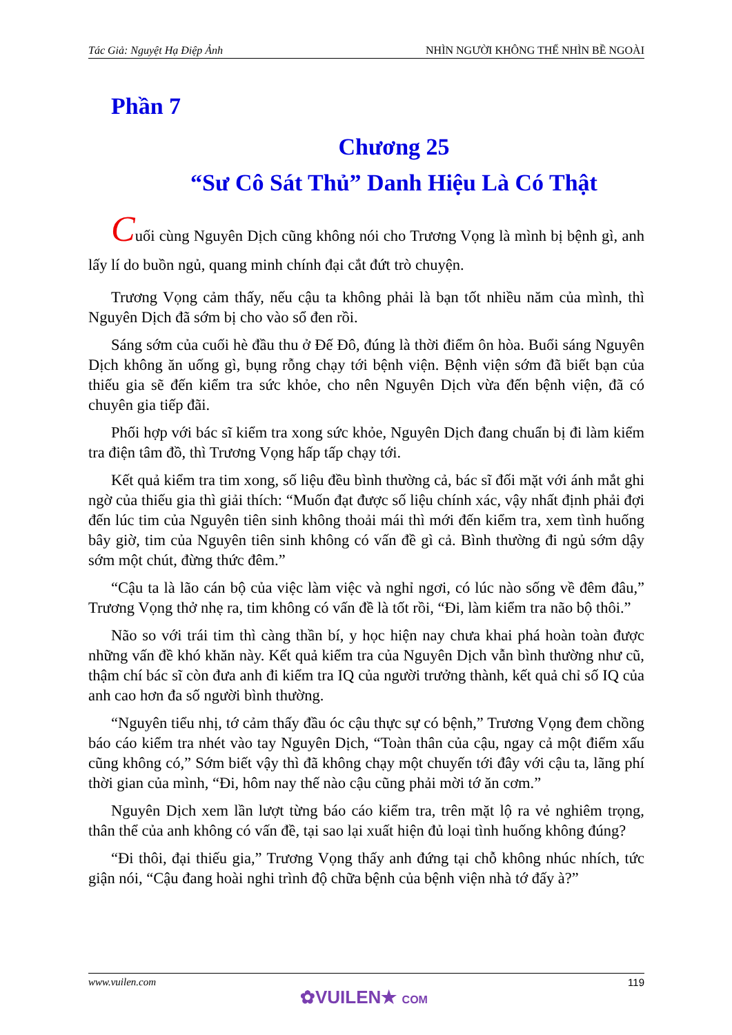Tác Giả: Nguyệt Hạ Điệp Ảnh NHÌN NGƯỜI KHÔNG THỂ NHÌN BỀ NGOÀI
Phần 7
Chương 25
“Sư Cô Sát Thủ” Danh Hiệu Là Có Thật
Cuối cùng Nguyên Dịch cũng không nói cho Trương Vọng là mình bị bệnh gì, anh lấy lí do buồn ngủ, quang minh chính đại cắt đứt trò chuyện.
Trương Vọng cảm thấy, nếu cậu ta không phải là bạn tốt nhiều năm của mình, thì Nguyên Dịch đã sớm bị cho vào sổ đen rồi.
Sáng sớm của cuối hè đầu thu ở Đế Đô, đúng là thời điểm ôn hòa. Buổi sáng Nguyên Dịch không ăn uống gì, bụng rỗng chạy tới bệnh viện. Bệnh viện sớm đã biết bạn của thiếu gia sẽ đến kiểm tra sức khỏe, cho nên Nguyên Dịch vừa đến bệnh viện, đã có chuyên gia tiếp đãi.
Phối hợp với bác sĩ kiểm tra xong sức khỏe, Nguyên Dịch đang chuẩn bị đi làm kiểm tra điện tâm đồ, thì Trương Vọng hấp tấp chạy tới.
Kết quả kiểm tra tim xong, số liệu đều bình thường cả, bác sĩ đối mặt với ánh mắt ghi ngờ của thiếu gia thì giải thích: “Muốn đạt được số liệu chính xác, vậy nhất định phải đợi đến lúc tim của Nguyên tiên sinh không thoải mái thì mới đến kiểm tra, xem tình huống bây giờ, tim của Nguyên tiên sinh không có vấn đề gì cả. Bình thường đi ngủ sớm dậy sớm một chút, đừng thức đêm.”
“Cậu ta là lão cán bộ của việc làm việc và nghỉ ngơi, có lúc nào sống về đêm đâu,” Trương Vọng thở nhẹ ra, tim không có vấn đề là tốt rồi, “Đi, làm kiểm tra não bộ thôi.”
Não so với trái tim thì càng thần bí, y học hiện nay chưa khai phá hoàn toàn được những vấn đề khó khăn này. Kết quả kiểm tra của Nguyên Dịch vẫn bình thường như cũ, thậm chí bác sĩ còn đưa anh đi kiểm tra IQ của người trưởng thành, kết quả chỉ số IQ của anh cao hơn đa số người bình thường.
“Nguyên tiểu nhị, tớ cảm thấy đầu óc cậu thực sự có bệnh,” Trương Vọng đem chồng báo cáo kiểm tra nhét vào tay Nguyên Dịch, “Toàn thân của cậu, ngay cả một điểm xấu cũng không có,” Sớm biết vậy thì đã không chạy một chuyến tới đây với cậu ta, lãng phí thời gian của mình, “Đi, hôm nay thế nào cậu cũng phải mời tớ ăn cơm.”
Nguyên Dịch xem lần lượt từng báo cáo kiểm tra, trên mặt lộ ra vẻ nghiêm trọng, thân thể của anh không có vấn đề, tại sao lại xuất hiện đủ loại tình huống không đúng?
“Đi thôi, đại thiếu gia,” Trương Vọng thấy anh đứng tại chỗ không nhúc nhích, tức giận nói, “Cậu đang hoài nghi trình độ chữa bệnh của bệnh viện nhà tớ đấy à?”
www.vuilen.com 119
✿VUILEN★ COM